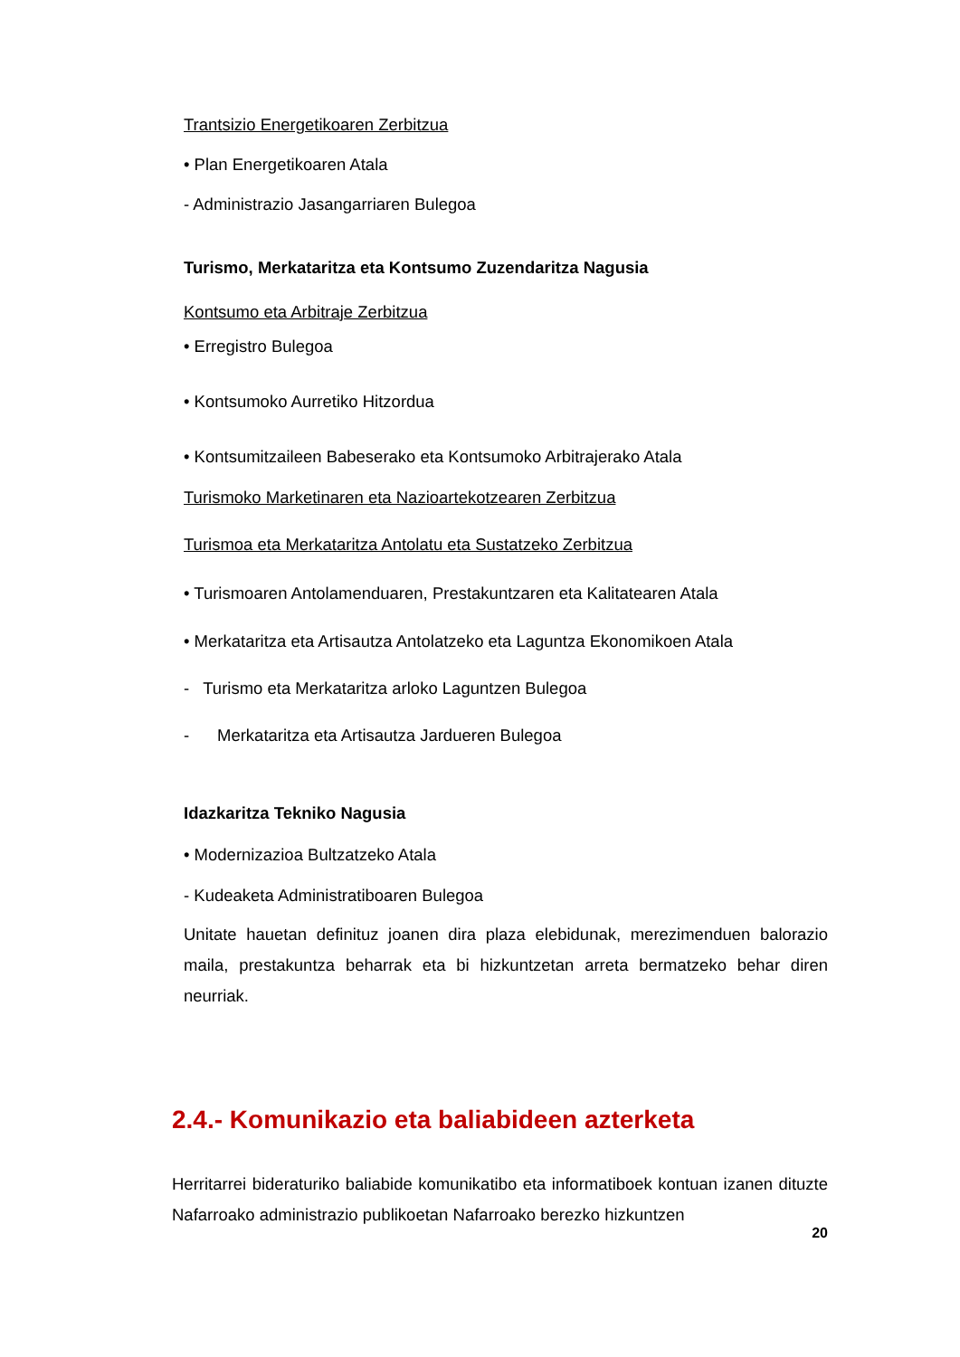Trantsizio Energetikoaren Zerbitzua
• Plan Energetikoaren Atala
- Administrazio Jasangarriaren Bulegoa
Turismo, Merkataritza eta Kontsumo Zuzendaritza Nagusia
Kontsumo eta Arbitraje Zerbitzua
• Erregistro Bulegoa
• Kontsumoko Aurretiko Hitzordua
• Kontsumitzaileen Babeserako eta Kontsumoko Arbitrajerako Atala
Turismoko Marketinaren eta Nazioartekotzearen Zerbitzua
Turismoa eta Merkataritza Antolatu eta Sustatzeko Zerbitzua
• Turismoaren Antolamenduaren, Prestakuntzaren eta Kalitatearen Atala
• Merkataritza eta Artisautza Antolatzeko eta Laguntza Ekonomikoen Atala
- Turismo eta Merkataritza arloko Laguntzen Bulegoa
- Merkataritza eta Artisautza Jardueren Bulegoa
Idazkaritza Tekniko Nagusia
• Modernizazioa Bultzatzeko Atala
- Kudeaketa Administratiboaren Bulegoa
Unitate hauetan definituz joanen dira plaza elebidunak, merezimenduen balorazio maila, prestakuntza beharrak eta bi hizkuntzetan arreta bermatzeko behar diren neurriak.
2.4.- Komunikazio eta baliabideen azterketa
Herritarrei bideraturiko baliabide komunikatibo eta informatiboek kontuan izanen dituzte Nafarroako administrazio publikoetan Nafarroako berezko hizkuntzen
20